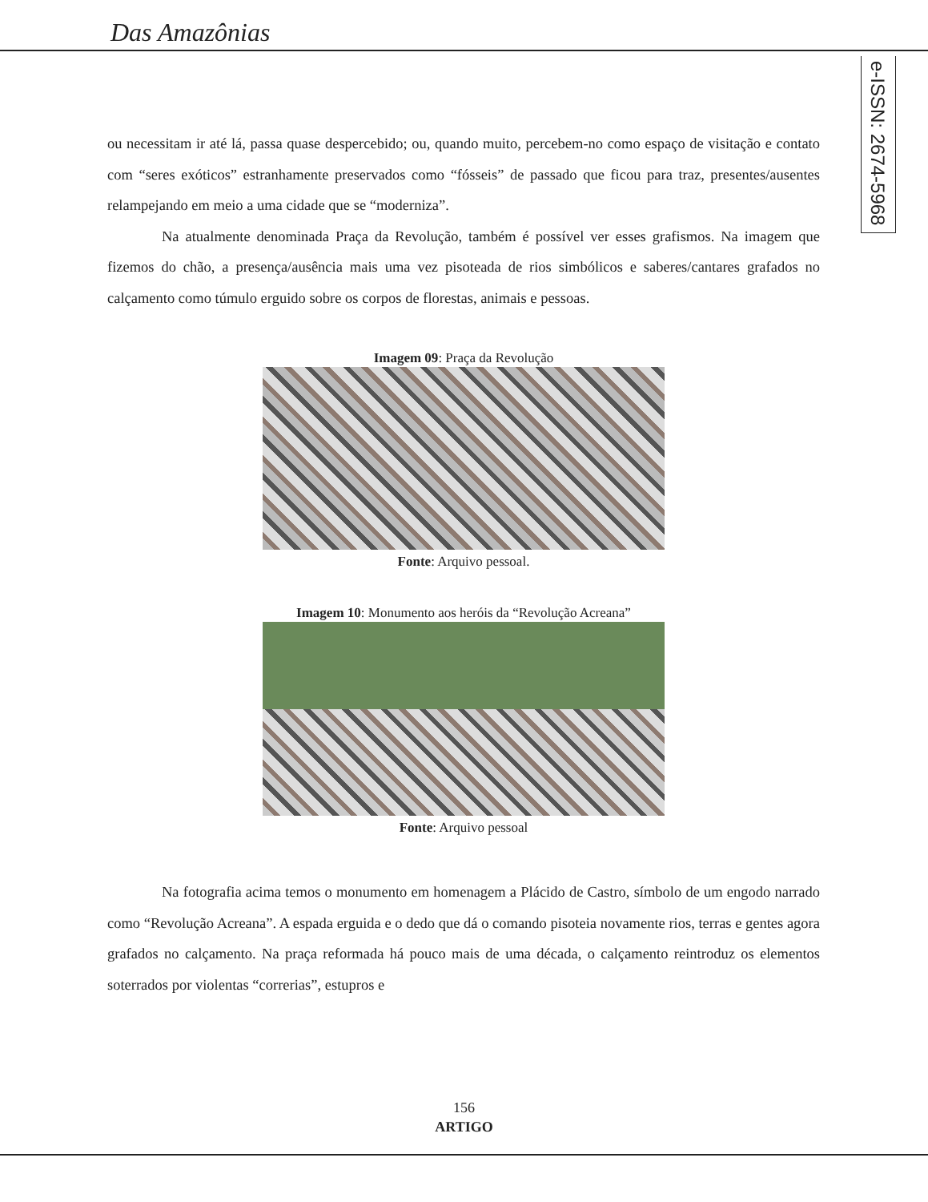Das Amazônias
e-ISSN: 2674-5968
ou necessitam ir até lá, passa quase despercebido; ou, quando muito, percebem-no como espaço de visitação e contato com “seres exóticos” estranhamente preservados como “fósseis” de passado que ficou para traz, presentes/ausentes relampejando em meio a uma cidade que se “moderniza”.
Na atualmente denominada Praça da Revolução, também é possível ver esses grafismos. Na imagem que fizemos do chão, a presença/ausência mais uma vez pisoteada de rios simbólicos e saberes/cantares grafados no calçamento como túmulo erguido sobre os corpos de florestas, animais e pessoas.
Imagem 09: Praça da Revolução
Fonte: Arquivo pessoal.
Imagem 10: Monumento aos heróis da “Revolução Acreana”
Fonte: Arquivo pessoal
Na fotografia acima temos o monumento em homenagem a Plácido de Castro, símbolo de um engodo narrado como “Revolução Acreana”. A espada erguida e o dedo que dá o comando pisoteia novamente rios, terras e gentes agora grafados no calçamento. Na praça reformada há pouco mais de uma década, o calçamento reintroduz os elementos soterrados por violentas “correrias”, estupros e
156
ARTIGO